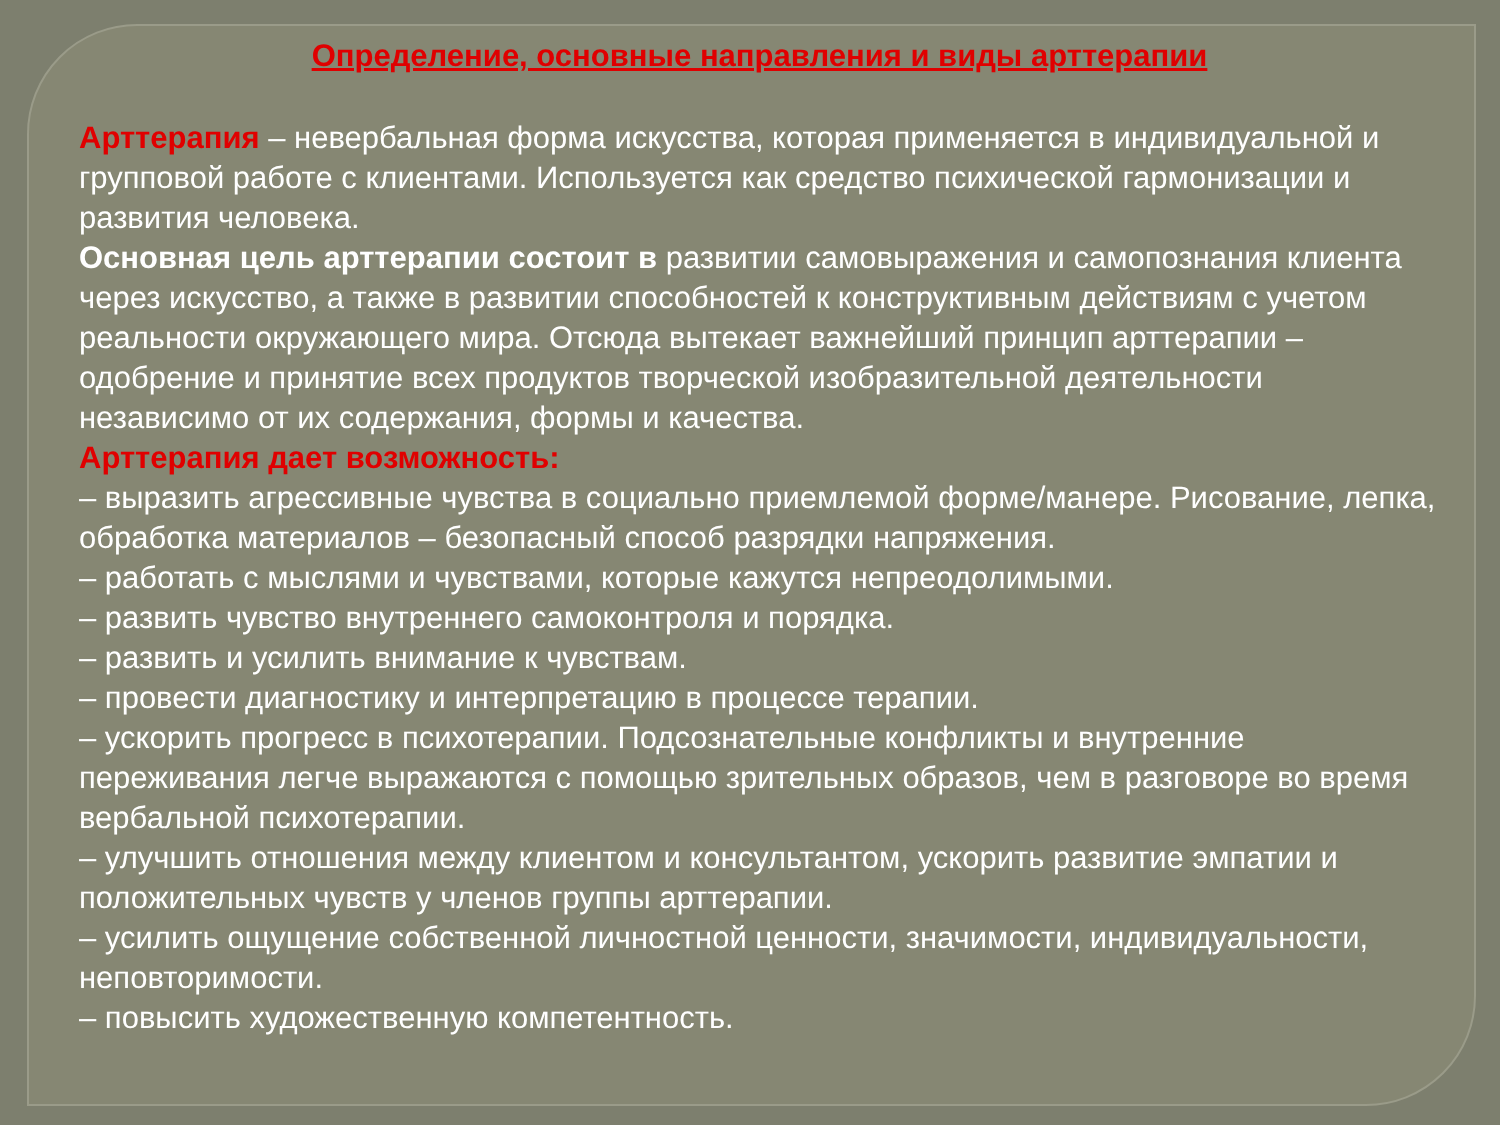Определение, основные направления и виды арттерапии
Арттерапия – невербальная форма искусства, которая применяется в индивидуальной и групповой работе с клиентами. Используется как средство психической гармонизации и развития человека.
Основная цель арттерапии состоит в развитии самовыражения и самопознания клиента через искусство, а также в развитии способностей к конструктивным действиям с учетом реальности окружающего мира. Отсюда вытекает важнейший принцип арттерапии – одобрение и принятие всех продуктов творческой изобразительной деятельности независимо от их содержания, формы и качества.
Арттерапия дает возможность:
– выразить агрессивные чувства в социально приемлемой форме/манере. Рисование, лепка, обработка материалов – безопасный способ разрядки напряжения.
– работать с мыслями и чувствами, которые кажутся непреодолимыми.
– развить чувство внутреннего самоконтроля и порядка.
– развить и усилить внимание к чувствам.
– провести диагностику и интерпретацию в процессе терапии.
– ускорить прогресс в психотерапии. Подсознательные конфликты и внутренние переживания легче выражаются с помощью зрительных образов, чем в разговоре во время вербальной психотерапии.
– улучшить отношения между клиентом и консультантом, ускорить развитие эмпатии и положительных чувств у членов группы арттерапии.
– усилить ощущение собственной личностной ценности, значимости, индивидуальности, неповторимости.
– повысить художественную компетентность.